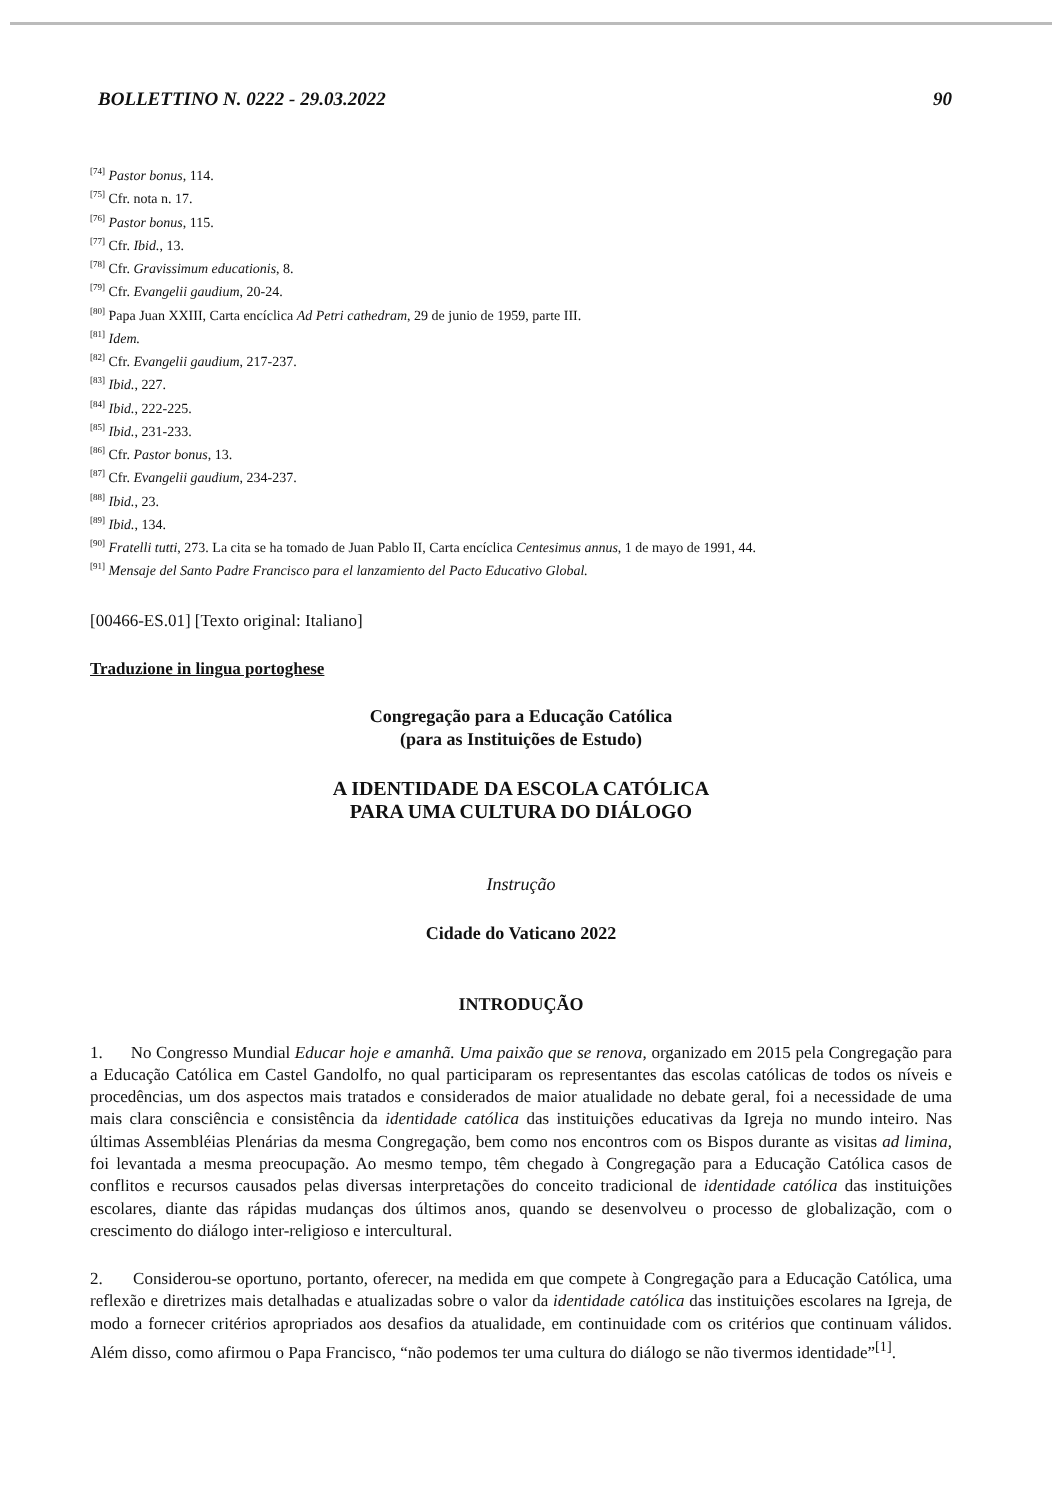BOLLETTINO N. 0222 - 29.03.2022 90
<sup>[74]</sup> Pastor bonus, 114.
<sup>[75]</sup> Cfr. nota n. 17.
<sup>[76]</sup> Pastor bonus, 115.
<sup>[77]</sup> Cfr. Ibid., 13.
<sup>[78]</sup> Cfr. Gravissimum educationis, 8.
<sup>[79]</sup> Cfr. Evangelii gaudium, 20-24.
<sup>[80]</sup> Papa Juan XXIII, Carta encíclica Ad Petri cathedram, 29 de junio de 1959, parte III.
<sup>[81]</sup> Idem.
<sup>[82]</sup> Cfr. Evangelii gaudium, 217-237.
<sup>[83]</sup> Ibid., 227.
<sup>[84]</sup> Ibid., 222-225.
<sup>[85]</sup> Ibid., 231-233.
<sup>[86]</sup> Cfr. Pastor bonus, 13.
<sup>[87]</sup> Cfr. Evangelii gaudium, 234-237.
<sup>[88]</sup> Ibid., 23.
<sup>[89]</sup> Ibid., 134.
<sup>[90]</sup> Fratelli tutti, 273. La cita se ha tomado de Juan Pablo II, Carta encíclica Centesimus annus, 1 de mayo de 1991, 44.
<sup>[91]</sup> Mensaje del Santo Padre Francisco para el lanzamiento del Pacto Educativo Global.
[00466-ES.01] [Texto original: Italiano]
Traduzione in lingua portoghese
Congregação para a Educação Católica
(para as Instituições de Estudo)
A IDENTIDADE DA ESCOLA CATÓLICA
PARA UMA CULTURA DO DIÁLOGO
Instrução
Cidade do Vaticano 2022
INTRODUÇÃO
1. No Congresso Mundial Educar hoje e amanhã. Uma paixão que se renova, organizado em 2015 pela Congregação para a Educação Católica em Castel Gandolfo, no qual participaram os representantes das escolas católicas de todos os níveis e procedências, um dos aspectos mais tratados e considerados de maior atualidade no debate geral, foi a necessidade de uma mais clara consciência e consistência da identidade católica das instituições educativas da Igreja no mundo inteiro. Nas últimas Assembléias Plenárias da mesma Congregação, bem como nos encontros com os Bispos durante as visitas ad limina, foi levantada a mesma preocupação. Ao mesmo tempo, têm chegado à Congregação para a Educação Católica casos de conflitos e recursos causados pelas diversas interpretações do conceito tradicional de identidade católica das instituições escolares, diante das rápidas mudanças dos últimos anos, quando se desenvolveu o processo de globalização, com o crescimento do diálogo inter-religioso e intercultural.
2. Considerou-se oportuno, portanto, oferecer, na medida em que compete à Congregação para a Educação Católica, uma reflexão e diretrizes mais detalhadas e atualizadas sobre o valor da identidade católica das instituições escolares na Igreja, de modo a fornecer critérios apropriados aos desafios da atualidade, em continuidade com os critérios que continuam válidos. Além disso, como afirmou o Papa Francisco, “não podemos ter uma cultura do diálogo se não tivermos identidade”<sup>[1]</sup>.